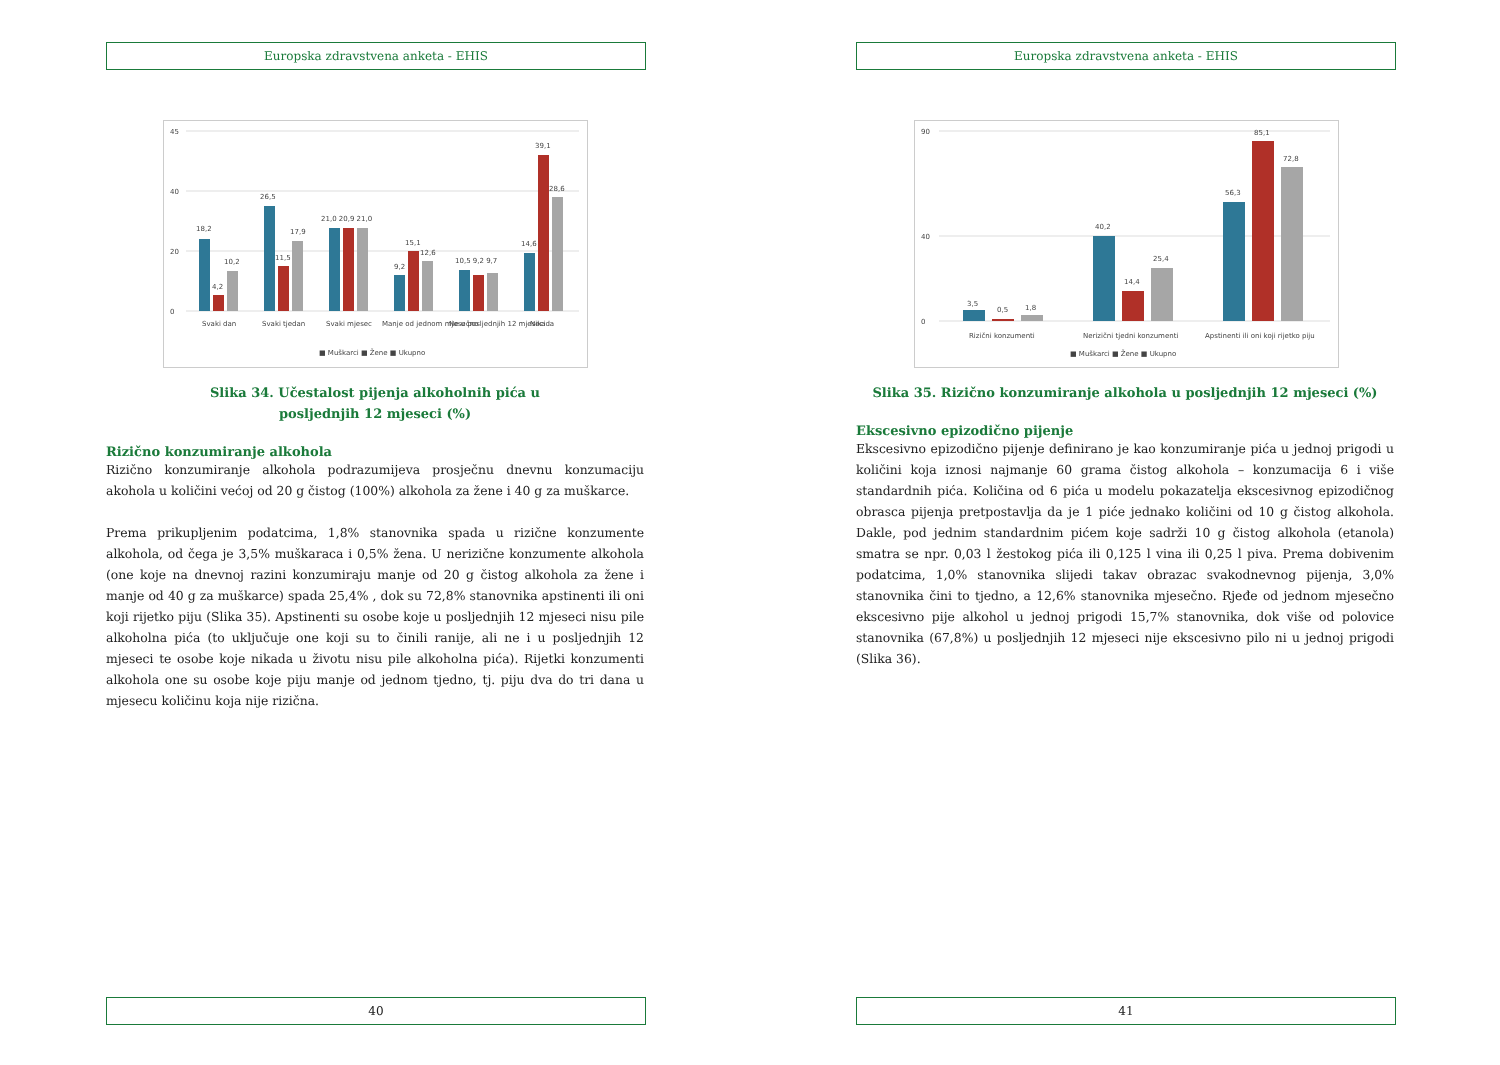Europska zdravstvena anketa - EHIS
0
20
40
45
18,2
4,2
10,2
26,5
11,5
17,9
21,0 20,9 21,0
9,2
15,1
12,6
10,5 9,2 9,7
14,6
39,1
28,6
Svaki dan
Svaki tjedan
Svaki mjesec
Manje od jednom mjesečno
Ne u posljednjih 12 mjeseci
Nikada
■ Muškarci ■ Žene ■ Ukupno
Slika 34. Učestalost pijenja alkoholnih pića u
posljednjih 12 mjeseci (%)
Rizično konzumiranje alkohola
Rizično konzumiranje alkohola podrazumijeva prosječnu dnevnu konzumaciju akohola u količini većoj od 20 g čistog (100%) alkohola za žene i 40 g za muškarce.
Prema prikupljenim podatcima, 1,8% stanovnika spada u rizične konzumente alkohola, od čega je 3,5% muškaraca i 0,5% žena. U nerizične konzumente alkohola (one koje na dnevnoj razini konzumiraju manje od 20 g čistog alkohola za žene i manje od 40 g za muškarce) spada 25,4% , dok su 72,8% stanovnika apstinenti ili oni koji rijetko piju (Slika 35). Apstinenti su osobe koje u posljednjih 12 mjeseci nisu pile alkoholna pića (to uključuje one koji su to činili ranije, ali ne i u posljednjih 12 mjeseci te osobe koje nikada u životu nisu pile alkoholna pića). Rijetki konzumenti alkohola one su osobe koje piju manje od jednom tjedno, tj. piju dva do tri dana u mjesecu količinu koja nije rizična.
40
Europska zdravstvena anketa - EHIS
0
40
90
3,5
0,5
1,8
40,2
14,4
25,4
56,3
85,1
72,8
Rizični konzumenti
Nerizični tjedni konzumenti
Apstinenti ili oni koji rijetko piju
■ Muškarci ■ Žene ■ Ukupno
Slika 35. Rizično konzumiranje alkohola u posljednjih 12 mjeseci (%)
Ekscesivno epizodično pijenje
Ekscesivno epizodično pijenje definirano je kao konzumiranje pića u jednoj prigodi u količini koja iznosi najmanje 60 grama čistog alkohola – konzumacija 6 i više standardnih pića. Količina od 6 pića u modelu pokazatelja ekscesivnog epizodičnog obrasca pijenja pretpostavlja da je 1 piće jednako količini od 10 g čistog alkohola. Dakle, pod jednim standardnim pićem koje sadrži 10 g čistog alkohola (etanola) smatra se npr. 0,03 l žestokog pića ili 0,125 l vina ili 0,25 l piva. Prema dobivenim podatcima, 1,0% stanovnika slijedi takav obrazac svakodnevnog pijenja, 3,0% stanovnika čini to tjedno, a 12,6% stanovnika mjesečno. Rjeđe od jednom mjesečno ekscesivno pije alkohol u jednoj prigodi 15,7% stanovnika, dok više od polovice stanovnika (67,8%) u posljednjih 12 mjeseci nije ekscesivno pilo ni u jednoj prigodi (Slika 36).
41